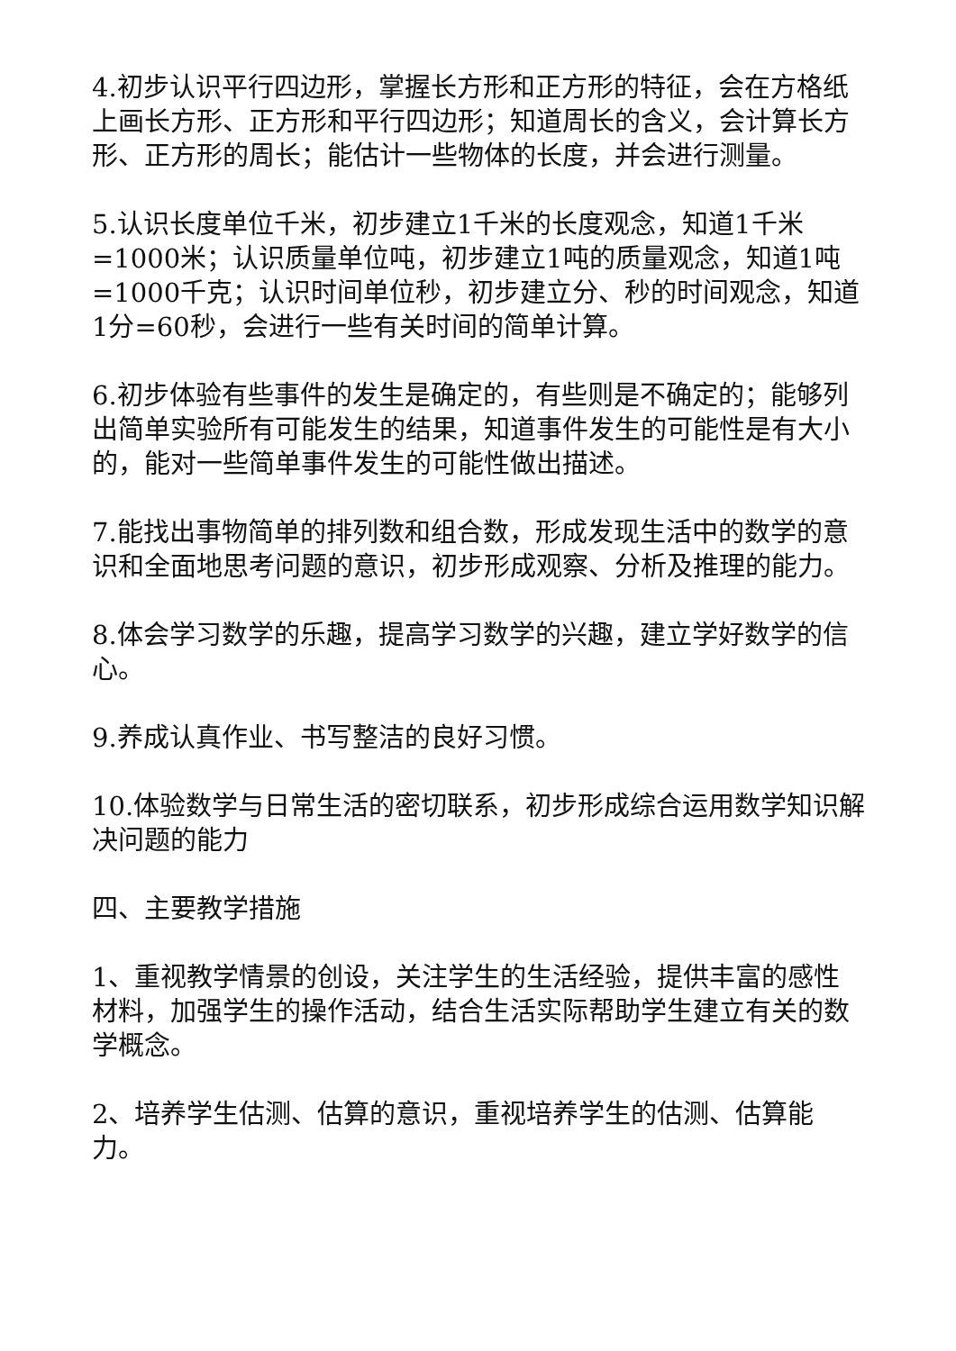4.初步认识平行四边形，掌握长方形和正方形的特征，会在方格纸上画长方形、正方形和平行四边形；知道周长的含义，会计算长方形、正方形的周长；能估计一些物体的长度，并会进行测量。
5.认识长度单位千米，初步建立1千米的长度观念，知道1千米=1000米；认识质量单位吨，初步建立1吨的质量观念，知道1吨=1000千克；认识时间单位秒，初步建立分、秒的时间观念，知道1分=60秒，会进行一些有关时间的简单计算。
6.初步体验有些事件的发生是确定的，有些则是不确定的；能够列出简单实验所有可能发生的结果，知道事件发生的可能性是有大小的，能对一些简单事件发生的可能性做出描述。
7.能找出事物简单的排列数和组合数，形成发现生活中的数学的意识和全面地思考问题的意识，初步形成观察、分析及推理的能力。
8.体会学习数学的乐趣，提高学习数学的兴趣，建立学好数学的信心。
9.养成认真作业、书写整洁的良好习惯。
10.体验数学与日常生活的密切联系，初步形成综合运用数学知识解决问题的能力
四、主要教学措施
1、重视教学情景的创设，关注学生的生活经验，提供丰富的感性材料，加强学生的操作活动，结合生活实际帮助学生建立有关的数学概念。
2、培养学生估测、估算的意识，重视培养学生的估测、估算能力。